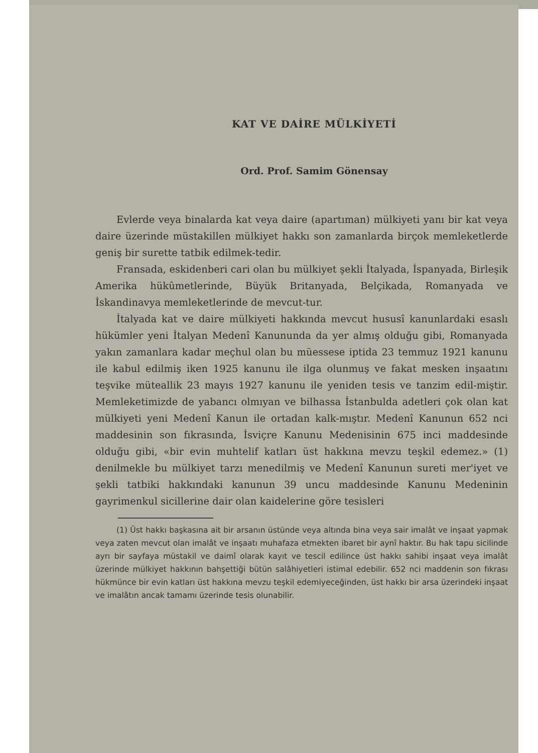KAT VE DAİRE MÜLKİYETİ
Ord. Prof. Samim Gönensay
Evlerde veya binalarda kat veya daire (apartıman) mülkiyeti yanı bir kat veya daire üzerinde müstakillen mülkiyet hakkı son zamanlarda birçok memleketlerde geniş bir surette tatbik edilmek-tedir.
Fransada, eskidenberi cari olan bu mülkiyet şekli İtalyada, İspanyada, Birleşik Amerika hükûmetlerinde, Büyük Britanyada, Belçikada, Romanyada ve İskandinavya memleketlerinde de mevcut-tur.
İtalyada kat ve daire mülkiyeti hakkında mevcut hususî kanunlardaki esaslı hükümler yeni İtalyan Medenî Kanununda da yer almış olduğu gibi, Romanyada yakın zamanlara kadar meçhul olan bu müessese iptida 23 temmuz 1921 kanunu ile kabul edilmiş iken 1925 kanunu ile ilga olunmuş ve fakat mesken inşaatını teşvike müteallik 23 mayıs 1927 kanunu ile yeniden tesis ve tanzim edil-miştir. Memleketimizde de yabancı olmıyan ve bilhassa İstanbulda adetleri çok olan kat mülkiyeti yeni Medenî Kanun ile ortadan kalk-mıştır. Medenî Kanunun 652 nci maddesinin son fıkrasında, İsviçre Kanunu Medenisinin 675 inci maddesinde olduğu gibi, «bir evin muhtelif katları üst hakkına mevzu teşkil edemez.» (1) denilmekle bu mülkiyet tarzı menedilmiş ve Medenî Kanunun sureti mer'iyet ve şekli tatbiki hakkındaki kanunun 39 uncu maddesinde Kanunu Medeninin gayrimenkul sicillerine dair olan kaidelerine göre tesisleri
(1) Üst hakkı başkasına ait bir arsanın üstünde veya altında bina veya sair imalât ve inşaat yapmak veya zaten mevcut olan imalât ve inşaatı muhafaza etmekten ibaret bir aynî haktır. Bu hak tapu sicilinde ayrı bir sayfaya müstakil ve daimî olarak kayıt ve tescil edilince üst hakkı sahibi inşaat veya imalât üzerinde mülkiyet hakkının bahşettiği bütün salâhiyetleri istimal edebilir. 652 nci maddenin son fıkrası hükmünce bir evin katları üst hakkına mevzu teşkil edemiyeceğinden, üst hakkı bir arsa üzerindeki inşaat ve imalâtın ancak tamamı üzerinde tesis olunabilir.